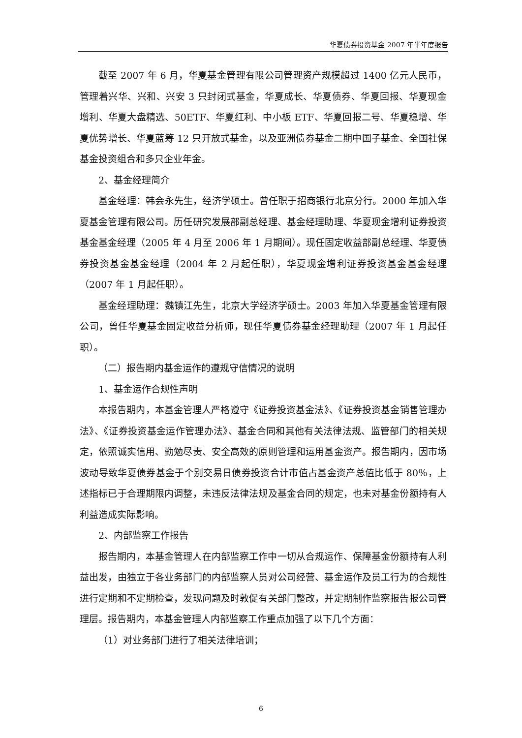华夏债券投资基金 2007 年半年度报告
截至 2007 年 6 月，华夏基金管理有限公司管理资产规模超过 1400 亿元人民币，管理着兴华、兴和、兴安 3 只封闭式基金，华夏成长、华夏债券、华夏回报、华夏现金增利、华夏大盘精选、50ETF、华夏红利、中小板 ETF、华夏回报二号、华夏稳增、华夏优势增长、华夏蓝筹 12 只开放式基金，以及亚洲债券基金二期中国子基金、全国社保基金投资组合和多只企业年金。
2、基金经理简介
基金经理：韩会永先生，经济学硕士。曾任职于招商银行北京分行。2000 年加入华夏基金管理有限公司。历任研究发展部副总经理、基金经理助理、华夏现金增利证券投资基金基金经理（2005 年 4 月至 2006 年 1 月期间）。现任固定收益部副总经理、华夏债券投资基金基金经理（2004 年 2 月起任职），华夏现金增利证券投资基金基金经理（2007 年 1 月起任职）。
基金经理助理：魏镇江先生，北京大学经济学硕士。2003 年加入华夏基金管理有限公司，曾任华夏基金固定收益分析师，现任华夏债券基金经理助理（2007 年 1 月起任职）。
（二）报告期内基金运作的遵规守信情况的说明
1、基金运作合规性声明
本报告期内，本基金管理人严格遵守《证券投资基金法》、《证券投资基金销售管理办法》、《证券投资基金运作管理办法》、基金合同和其他有关法律法规、监管部门的相关规定，依照诚实信用、勤勉尽责、安全高效的原则管理和运用基金资产。报告期内，因市场波动导致华夏债券基金于个别交易日债券投资合计市值占基金资产总值比低于 80％，上述指标已于合理期限内调整，未违反法律法规及基金合同的规定，也未对基金份额持有人利益造成实际影响。
2、内部监察工作报告
报告期内，本基金管理人在内部监察工作中一切从合规运作、保障基金份额持有人利益出发，由独立于各业务部门的内部监察人员对公司经营、基金运作及员工行为的合规性进行定期和不定期检查，发现问题及时敦促有关部门整改，并定期制作监察报告报公司管理层。报告期内，本基金管理人内部监察工作重点加强了以下几个方面：
（1）对业务部门进行了相关法律培训；
6